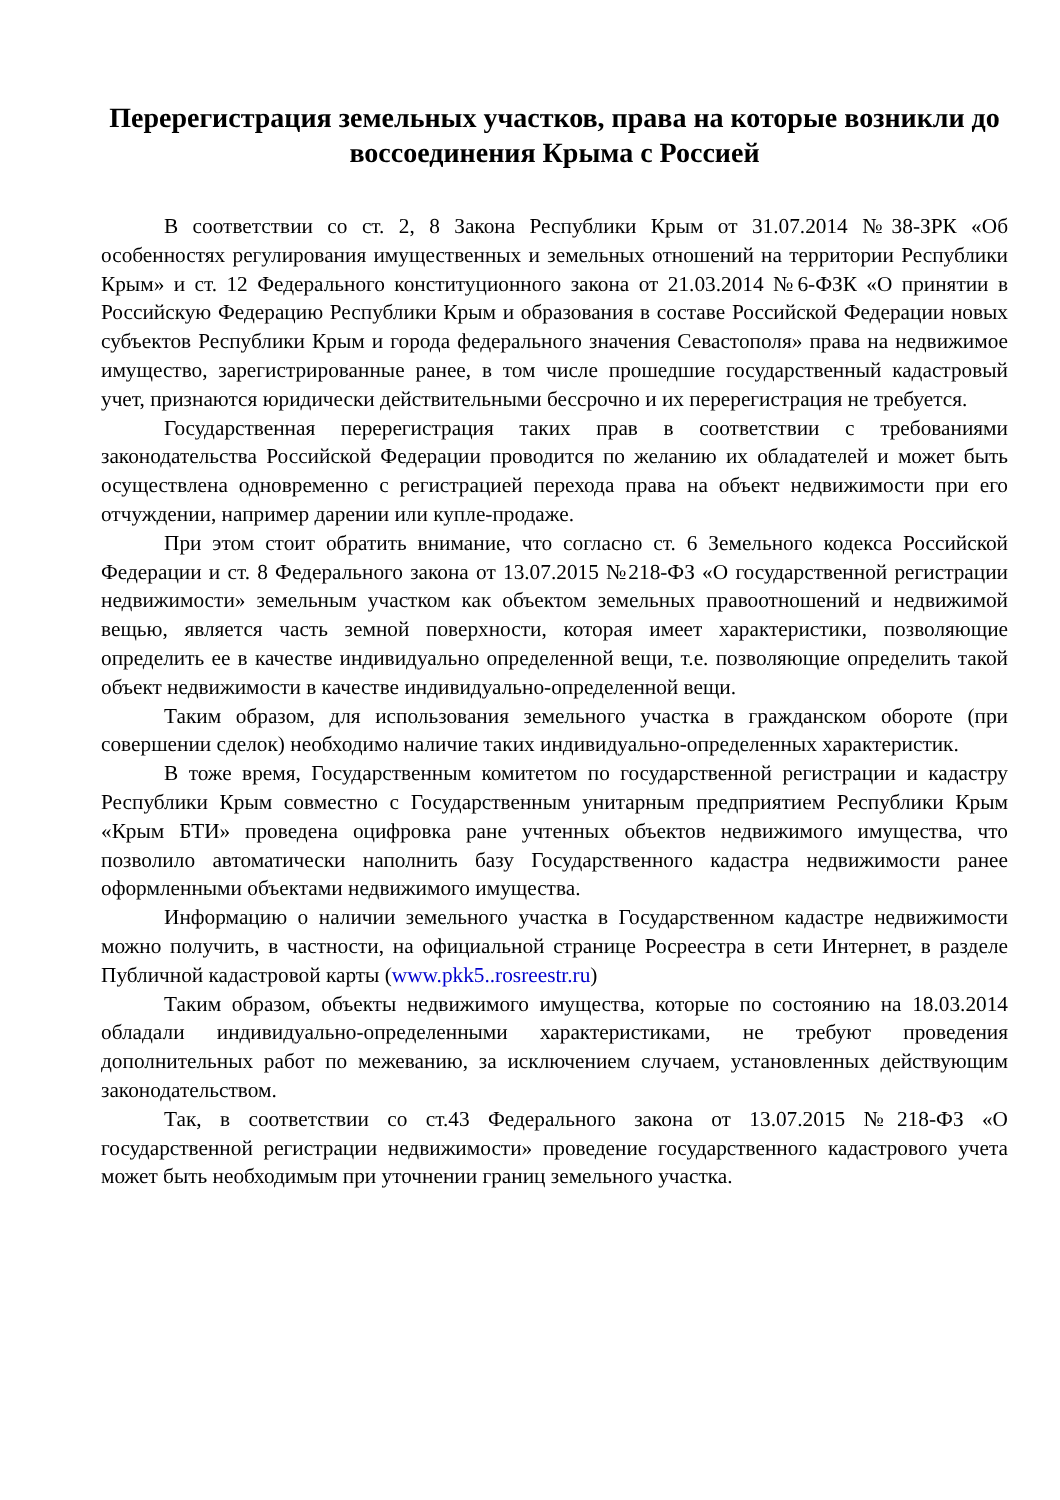Перерегистрация земельных участков, права на которые возникли до воссоединения Крыма с Россией
В соответствии со ст. 2, 8 Закона Республики Крым от 31.07.2014 №38-ЗРК «Об особенностях регулирования имущественных и земельных отношений на территории Республики Крым» и ст. 12 Федерального конституционного закона от 21.03.2014 №6-ФЗК «О принятии в Российскую Федерацию Республики Крым и образования в составе Российской Федерации новых субъектов Республики Крым и города федерального значения Севастополя» права на недвижимое имущество, зарегистрированные ранее, в том числе прошедшие государственный кадастровый учет, признаются юридически действительными бессрочно и их перерегистрация не требуется.
Государственная перерегистрация таких прав в соответствии с требованиями законодательства Российской Федерации проводится по желанию их обладателей и может быть осуществлена одновременно с регистрацией перехода права на объект недвижимости при его отчуждении, например дарении или купле-продаже.
При этом стоит обратить внимание, что согласно ст. 6 Земельного кодекса Российской Федерации и ст. 8 Федерального закона от 13.07.2015 №218-ФЗ «О государственной регистрации недвижимости» земельным участком как объектом земельных правоотношений и недвижимой вещью, является часть земной поверхности, которая имеет характеристики, позволяющие определить ее в качестве индивидуально определенной вещи, т.е. позволяющие определить такой объект недвижимости в качестве индивидуально-определенной вещи.
Таким образом, для использования земельного участка в гражданском обороте (при совершении сделок) необходимо наличие таких индивидуально-определенных характеристик.
В тоже время, Государственным комитетом по государственной регистрации и кадастру Республики Крым совместно с Государственным унитарным предприятием Республики Крым «Крым БТИ» проведена оцифровка ране учтенных объектов недвижимого имущества, что позволило автоматически наполнить базу Государственного кадастра недвижимости ранее оформленными объектами недвижимого имущества.
Информацию о наличии земельного участка в Государственном кадастре недвижимости можно получить, в частности, на официальной странице Росреестра в сети Интернет, в разделе Публичной кадастровой карты (www.pkk5..rosreestr.ru)
Таким образом, объекты недвижимого имущества, которые по состоянию на 18.03.2014 обладали индивидуально-определенными характеристиками, не требуют проведения дополнительных работ по межеванию, за исключением случаем, установленных действующим законодательством.
Так, в соответствии со ст.43 Федерального закона от 13.07.2015 №218-ФЗ «О государственной регистрации недвижимости» проведение государственного кадастрового учета может быть необходимым при уточнении границ земельного участка.